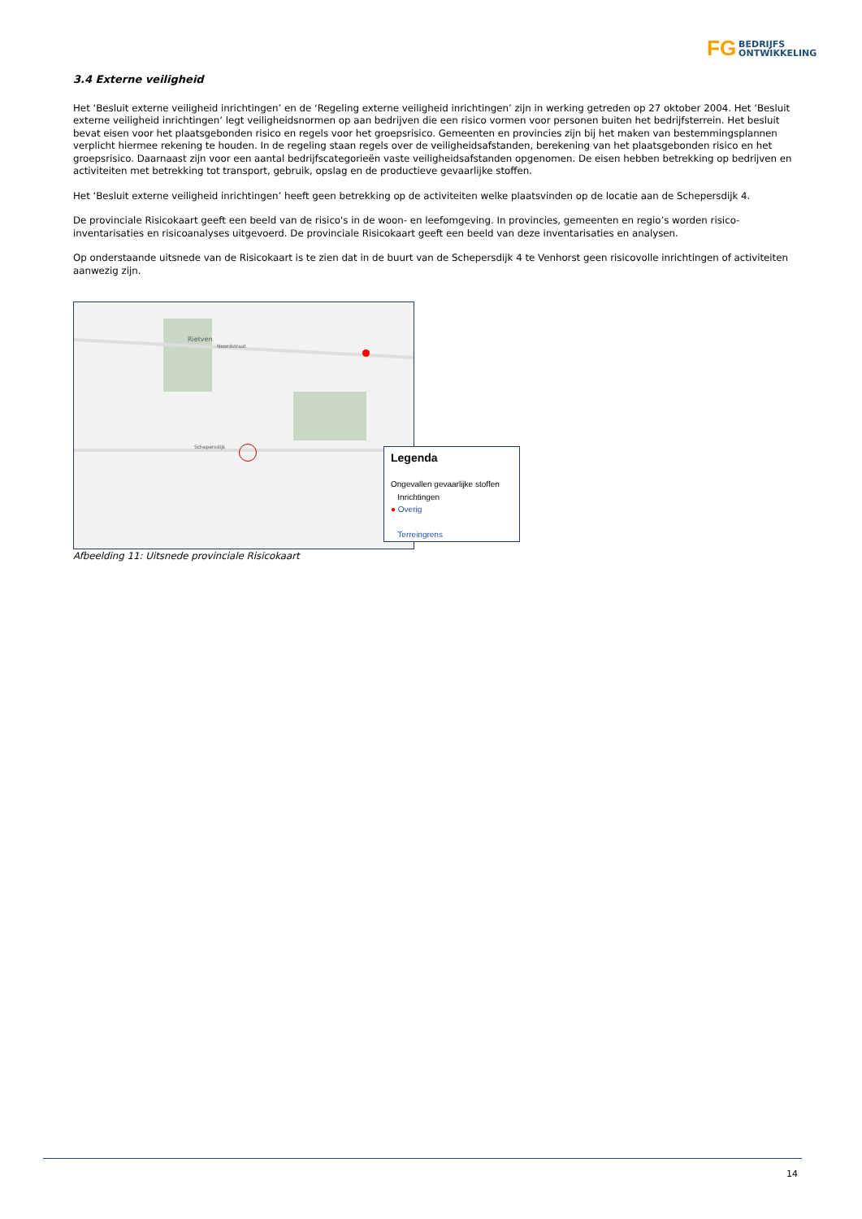FG BEDRIJFS
ONTWIKKELING
3.4 Externe veiligheid
Het ‘Besluit externe veiligheid inrichtingen’ en de ‘Regeling externe veiligheid inrichtingen’ zijn in werking getreden op 27 oktober 2004. Het ‘Besluit externe veiligheid inrichtingen’ legt veiligheidsnormen op aan bedrijven die een risico vormen voor personen buiten het bedrijfsterrein. Het besluit bevat eisen voor het plaatsgebonden risico en regels voor het groepsrisico. Gemeenten en provincies zijn bij het maken van bestemmingsplannen verplicht hiermee rekening te houden. In de regeling staan regels over de veiligheidsafstanden, berekening van het plaatsgebonden risico en het groepsrisico. Daarnaast zijn voor een aantal bedrijfscategorieën vaste veiligheidsafstanden opgenomen. De eisen hebben betrekking op bedrijven en activiteiten met betrekking tot transport, gebruik, opslag en de productieve gevaarlijke stoffen.
Het ‘Besluit externe veiligheid inrichtingen’ heeft geen betrekking op de activiteiten welke plaatsvinden op de locatie aan de Schepersdijk 4.
De provinciale Risicokaart geeft een beeld van de risico's in de woon- en leefomgeving. In provincies, gemeenten en regio’s worden risico-inventarisaties en risicoanalyses uitgevoerd. De provinciale Risicokaart geeft een beeld van deze inventarisaties en analysen.
Op onderstaande uitsnede van de Risicokaart is te zien dat in de buurt van de Schepersdijk 4 te Venhorst geen risicovolle inrichtingen of activiteiten aanwezig zijn.
Rietven
Noordstraat
Schepersdijk
Legenda
Ongevallen gevaarlijke stoffen
Inrichtingen
● Overig
Terreingrens
Afbeelding 11: Uitsnede provinciale Risicokaart
14